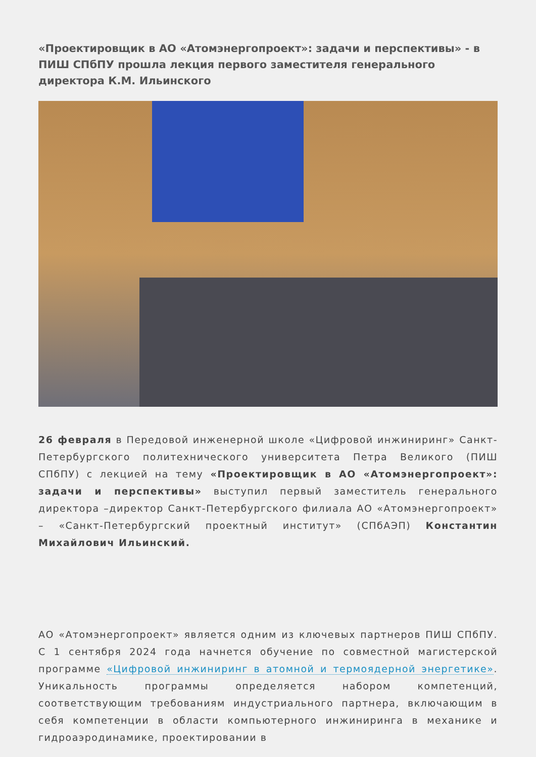«Проектировщик в АО «Атомэнергопроект»: задачи и перспективы» - в ПИШ СПбПУ прошла лекция первого заместителя генерального директора К.М. Ильинского
26 февраля в Передовой инженерной школе «Цифровой инжиниринг» Санкт-Петербургского политехнического университета Петра Великого (ПИШ СПбПУ) с лекцией на тему «Проектировщик в АО «Атомэнергопроект»: задачи и перспективы» выступил первый заместитель генерального директора –директор Санкт-Петербургского филиала АО «Атомэнергопроект» – «Санкт-Петербургский проектный институт» (СПбАЭП) Константин Михайлович Ильинский.
АО «Атомэнергопроект» является одним из ключевых партнеров ПИШ СПбПУ. С 1 сентября 2024 года начнется обучение по совместной магистерской программе «Цифровой инжиниринг в атомной и термоядерной энергетике». Уникальность программы определяется набором компетенций, соответствующим требованиям индустриального партнера, включающим в себя компетенции в области компьютерного инжиниринга в механике и гидроаэродинамике, проектировании в